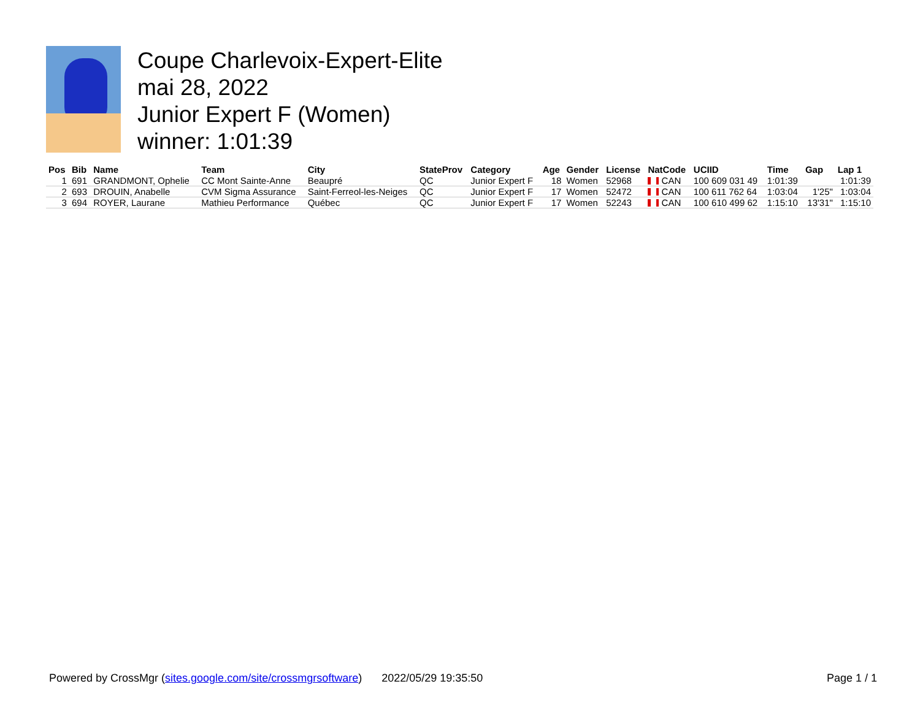Coupe Charlevoix-Expert-Elite
mai 28, 2022
Junior Expert F (Women)
winner: 1:01:39
| Pos | Bib | Name | Team | City | StateProv | Category | Age | Gender | License | NatCode | UCIID | Time | Gap | Lap 1 |
| --- | --- | --- | --- | --- | --- | --- | --- | --- | --- | --- | --- | --- | --- | --- |
| 1 | 691 | GRANDMONT, Ophelie | CC Mont Sainte-Anne | Beaupré | QC | Junior Expert F | 18 | Women | 52968 | CAN | 100 609 031 49 | 1:01:39 | | 1:01:39 |
| 2 | 693 | DROUIN, Anabelle | CVM Sigma Assurance | Saint-Ferreol-les-Neiges | QC | Junior Expert F | 17 | Women | 52472 | CAN | 100 611 762 64 | 1:03:04 | 1'25" | 1:03:04 |
| 3 | 694 | ROYER, Laurane | Mathieu Performance | Québec | QC | Junior Expert F | 17 | Women | 52243 | CAN | 100 610 499 62 | 1:15:10 | 13'31" | 1:15:10 |
Powered by CrossMgr (sites.google.com/site/crossmgrsoftware) 2022/05/29 19:35:50 Page 1 / 1